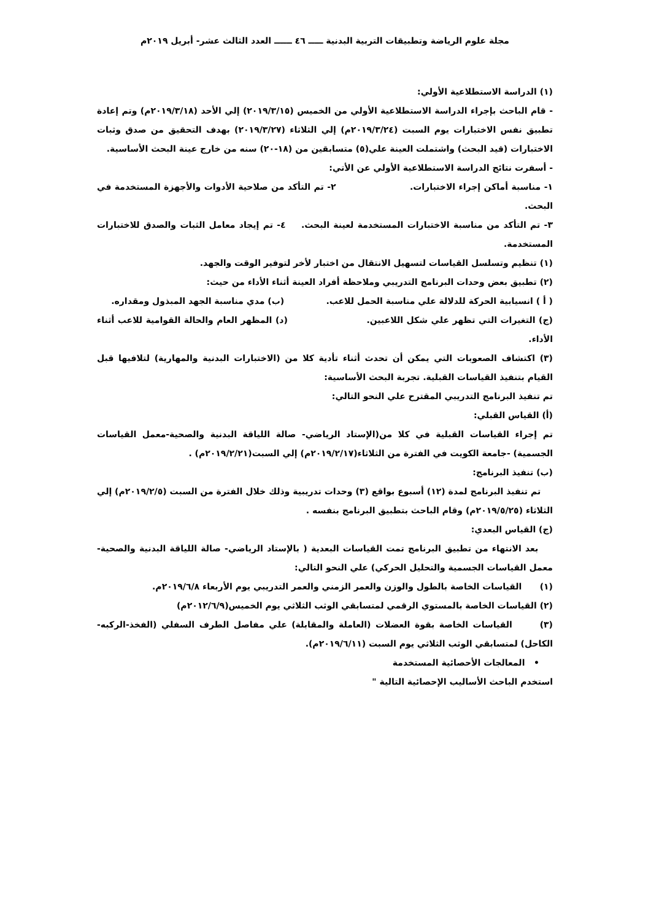مجلة علوم الرياضة وتطبيقات التربية البدنية ـــــ ٤٦ ــــــ العدد الثالث عشر- أبريل ٢٠١٩م
(١) الدراسة الاستطلاعية الأولي:
- قام الباحث بإجراء الدراسة الاستطلاعية الأولي من الخميس (٢٠١٩/٣/١٥) إلي الأحد (٢٠١٩/٣/١٨م) وتم إعادة تطبيق نفس الاختبارات يوم السبت (٢٠١٩/٣/٢٤م) إلي الثلاثاء (٢٠١٩/٣/٢٧) بهدف التحقيق من صدق وثبات الاختبارات (قيد البحث) واشتملت العينة علي(٥) متسابقين من (١٨-٢٠) سنه من خارج عينة البحث الأساسية.
- أسفرت نتائج الدراسة الاستطلاعية الأولي عن الأتي:
١- مناسبة أماكن إجراء الاختبارات. ٢- تم التأكد من صلاحية الأدوات والأجهزة المستخدمة في البحث.
٣- تم التأكد من مناسبة الاختبارات المستخدمة لعينة البحث. ٤- تم إيجاد معامل الثبات والصدق للاختبارات المستخدمة.
(١) تنظيم وتسلسل القياسات لتسهيل الانتقال من اختبار لأخر لتوفير الوقت والجهد.
(٢) تطبيق بعض وحدات البرنامج التدريبي وملاحظة أفراد العينة أثناء الأداء من حيث:
( أ ) انسيابية الحركة للدلالة علي مناسبة الحمل للاعب. (ب) مدي مناسبة الجهد المبذول ومقداره.
(ج) التغيرات التي تظهر علي شكل اللاعبين. (د) المظهر العام والحالة القوامية للاعب أثناء الأداء.
(٣) اكتشاف الصعوبات التي يمكن أن تحدث أثناء تأدية كلا من (الاختبارات البدنية والمهارية) لتلافيها قبل القيام بتنفيذ القياسات القبلية. تجربة البحث الأساسية:
تم تنفيذ البرنامج التدريبي المقترح علي النحو التالي:
(أ) القياس القبلي:
تم إجراء القياسات القبلية في كلا من(الإستاد الرياضي- صالة اللياقة البدنية والصحية-معمل القياسات الجسمية) -جامعة الكويت في الفترة من الثلاثاء(٢٠١٩/٢/١٧م) إلي السبت(٢٠١٩/٢/٢١م) .
(ب) تنفيذ البرنامج:
تم تنفيذ البرنامج لمدة (١٢) أسبوع بواقع (٣) وحدات تدريبية وذلك خلال الفترة من السبت (٢٠١٩/٢/٥م) إلي الثلاثاء (٢٠١٩/٥/٢٥م) وقام الباحث بتطبيق البرنامج بنفسه .
(ج) القياس البعدي:
بعد الانتهاء من تطبيق البرنامج تمت القياسات البعدية ( بالإستاد الرياضي- صالة اللياقة البدنية والصحية- معمل القياسات الجسمية والتحليل الحركي) علي النحو التالي:
(١) القياسات الخاصة بالطول والوزن والعمر الزمني والعمر التدريبي يوم الأربعاء ٢٠١٩/٦/٨م.
(٢) القياسات الخاصة بالمستوي الرقمي لمتسابقي الوثب الثلاثي يوم الخميس(٢٠١٢/٦/٩م)
(٣) القياسات الخاصة بقوة العضلات (العاملة والمقابلة) علي مفاصل الطرف السفلي (الفخذ-الركبه-الكاحل) لمتسابقي الوثب الثلاثي يوم السبت (٢٠١٩/٦/١١م).
• المعالجات الأحصائية المستخدمة
استخدم الباحث الأساليب الإحصائية التالية "